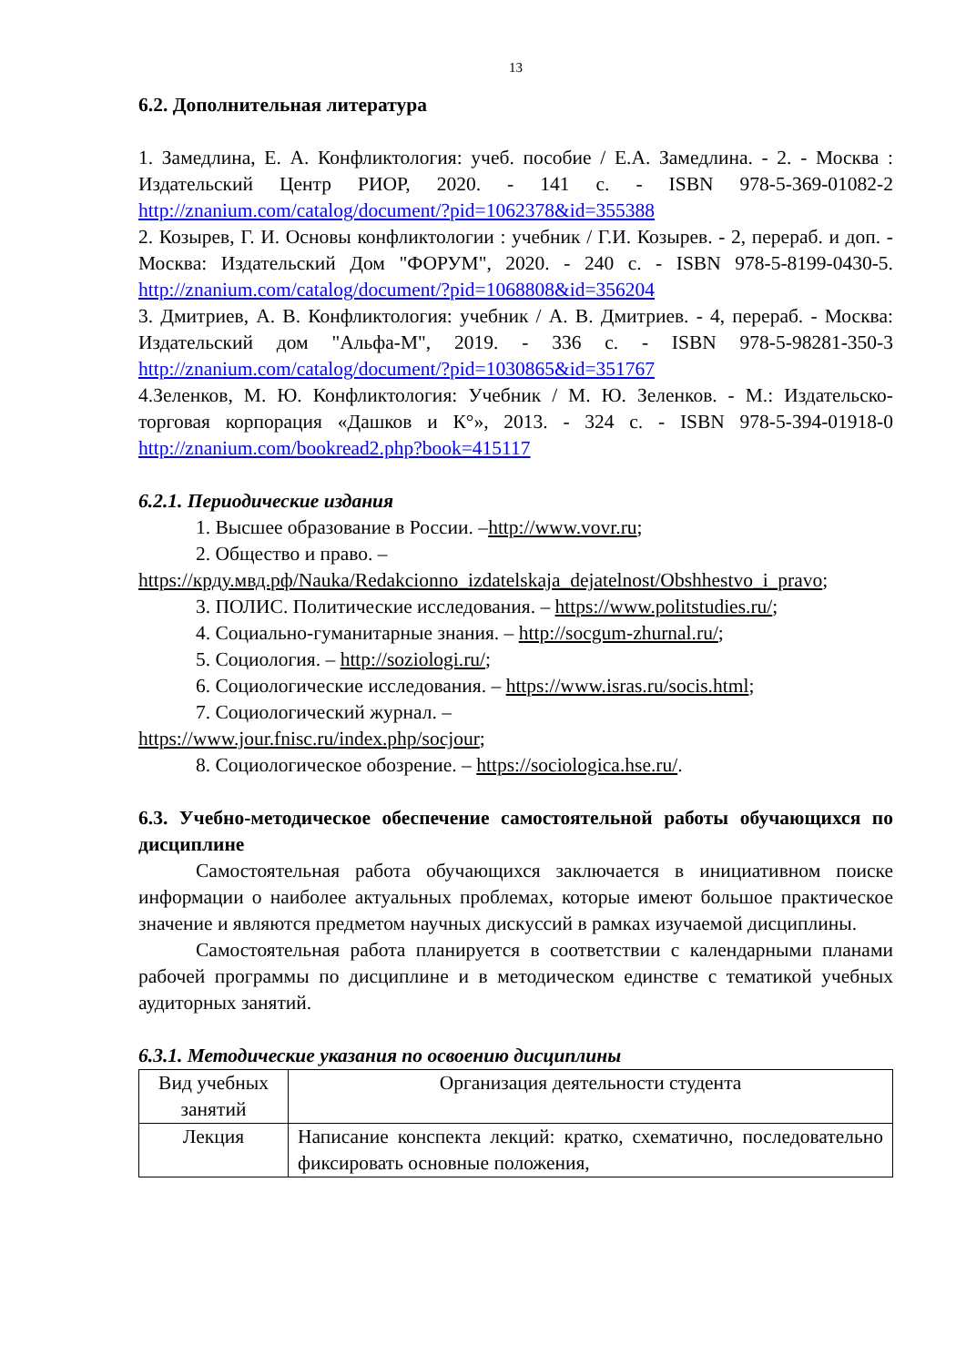13
6.2. Дополнительная литература
1. Замедлина, Е. А. Конфликтология: учеб. пособие / Е.А. Замедлина. - 2. - Москва : Издательский Центр РИОР, 2020. - 141 с. - ISBN 978-5-369-01082-2 http://znanium.com/catalog/document/?pid=1062378&id=355388
2. Козырев, Г. И. Основы конфликтологии : учебник / Г.И. Козырев. - 2, перераб. и доп. - Москва: Издательский Дом "ФОРУМ", 2020. - 240 с. - ISBN 978-5-8199-0430-5. http://znanium.com/catalog/document/?pid=1068808&id=356204
3. Дмитриев, А. В. Конфликтология: учебник / А. В. Дмитриев. - 4, перераб. - Москва: Издательский дом "Альфа-М", 2019. - 336 с. - ISBN 978-5-98281-350-3 http://znanium.com/catalog/document/?pid=1030865&id=351767
4.Зеленков, М. Ю. Конфликтология: Учебник / М. Ю. Зеленков. - М.: Издательско-торговая корпорация «Дашков и К°», 2013. - 324 с. - ISBN 978-5-394-01918-0 http://znanium.com/bookread2.php?book=415117
6.2.1. Периодические издания
1. Высшее образование в России. –http://www.vovr.ru;
2. Общество и право. –
https://крду.мвд.рф/Nauka/Redakcionno_izdatelskaja_dejatelnost/Obshhestvo_i_pravo;
3. ПОЛИС. Политические исследования. – https://www.politstudies.ru/;
4. Социально-гуманитарные знания. – http://socgum-zhurnal.ru/;
5. Социология. – http://soziologi.ru/;
6. Социологические исследования. – https://www.isras.ru/socis.html;
7. Социологический журнал. –
https://www.jour.fnisc.ru/index.php/socjour;
8. Социологическое обозрение. – https://sociologica.hse.ru/.
6.3. Учебно-методическое обеспечение самостоятельной работы обучающихся по дисциплине
Самостоятельная работа обучающихся заключается в инициативном поиске информации о наиболее актуальных проблемах, которые имеют большое практическое значение и являются предметом научных дискуссий в рамках изучаемой дисциплины.
Самостоятельная работа планируется в соответствии с календарными планами рабочей программы по дисциплине и в методическом единстве с тематикой учебных аудиторных занятий.
6.3.1. Методические указания по освоению дисциплины
| Вид учебных занятий | Организация деятельности студента |
| Лекция | Написание конспекта лекций: кратко, схематично, последовательно фиксировать основные положения, |